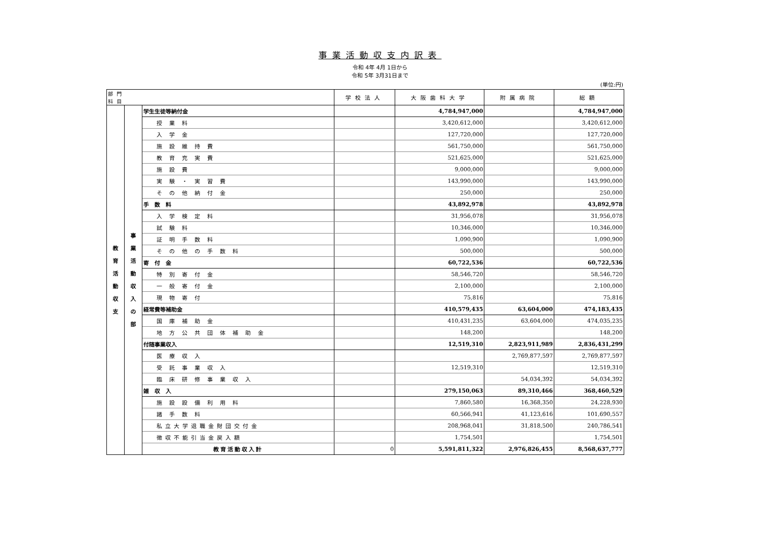事業活動収支内訳表
令和 4年 4月 1日から
令和 5年 3月31日まで
(単位:円)
| 部 門 科 目 | | | 学校法人 | 大阪歯科大学 | 附属病院 | 総額 |
| --- | --- | --- | --- | --- | --- | --- |
| 教 育 活 動 収 支 | 事 業 活 動 収 入 の 部 | 学生生徒等納付金 | | 4,784,947,000 | | 4,784,947,000 |
| | | 授業料 | | 3,420,612,000 | | 3,420,612,000 |
| | | 入学金 | | 127,720,000 | | 127,720,000 |
| | | 施設維持費 | | 561,750,000 | | 561,750,000 |
| | | 教育充実費 | | 521,625,000 | | 521,625,000 |
| | | 施設費 | | 9,000,000 | | 9,000,000 |
| | | 実験・実習費 | | 143,990,000 | | 143,990,000 |
| | | その他納付金 | | 250,000 | | 250,000 |
| | | 手 数 料 | | 43,892,978 | | 43,892,978 |
| | | 入学検定料 | | 31,956,078 | | 31,956,078 |
| | | 試験料 | | 10,346,000 | | 10,346,000 |
| | | 証明手数料 | | 1,090,900 | | 1,090,900 |
| | | その他の手数料 | | 500,000 | | 500,000 |
| | | 寄 付 金 | | 60,722,536 | | 60,722,536 |
| | | 特別寄付金 | | 58,546,720 | | 58,546,720 |
| | | 一般寄付金 | | 2,100,000 | | 2,100,000 |
| | | 現物寄付 | | 75,816 | | 75,816 |
| | | 経常費等補助金 | | 410,579,435 | 63,604,000 | 474,183,435 |
| | | 国庫補助金 | | 410,431,235 | 63,604,000 | 474,035,235 |
| | | 地方公共団体補助金 | | 148,200 | | 148,200 |
| | | 付随事業収入 | | 12,519,310 | 2,823,911,989 | 2,836,431,299 |
| | | 医療収入 | | | 2,769,877,597 | 2,769,877,597 |
| | | 受託事業収入 | | 12,519,310 | | 12,519,310 |
| | | 臨床研修事業収入 | | | 54,034,392 | 54,034,392 |
| | | 雑 収 入 | | 279,150,063 | 89,310,466 | 368,460,529 |
| | | 施設設備利用料 | | 7,860,580 | 16,368,350 | 24,228,930 |
| | | 諸手数料 | | 60,566,941 | 41,123,616 | 101,690,557 |
| | | 私立大学退職金財団交付金 | | 208,968,041 | 31,818,500 | 240,786,541 |
| | | 徴収不能引当金戻入額 | | 1,754,501 | | 1,754,501 |
| | | 教育活動収入計 | 0 | 5,591,811,322 | 2,976,826,455 | 8,568,637,777 |